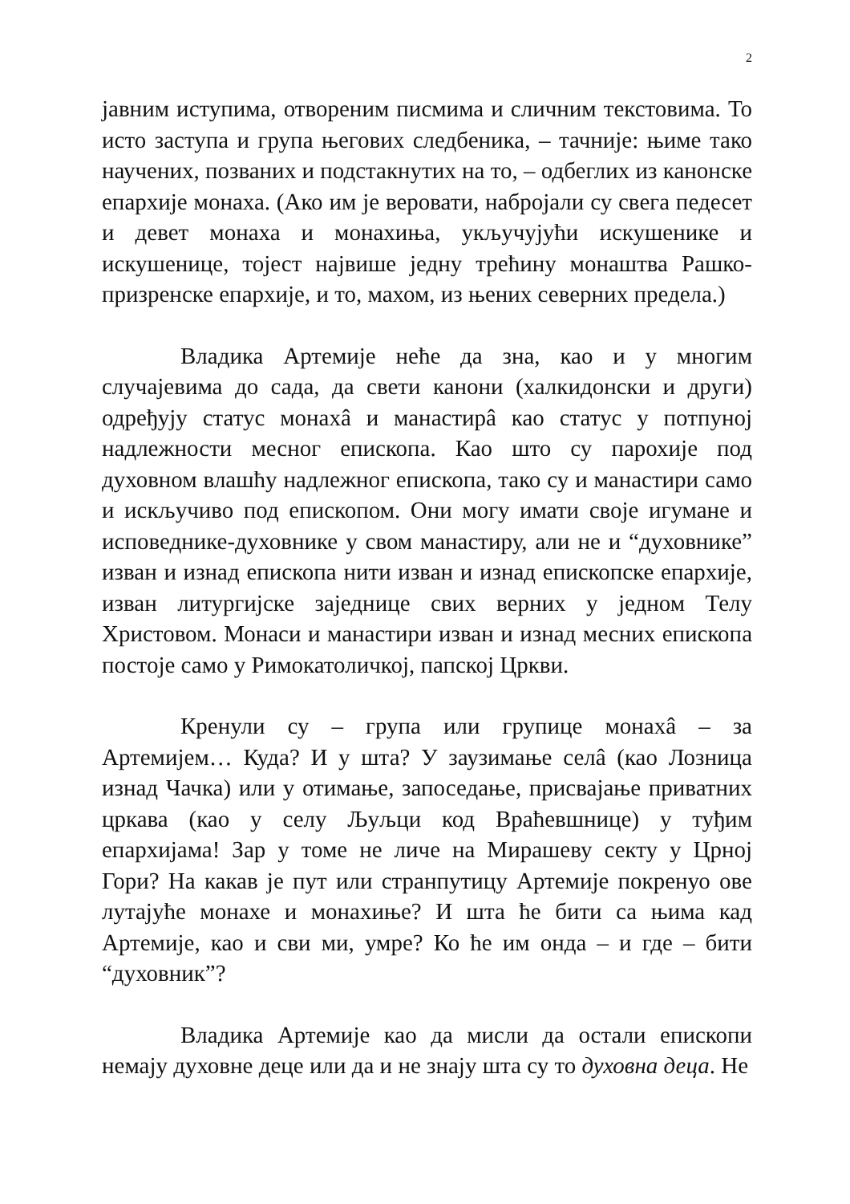2
јавним иступима, отвореним писмима и сличним текстовима. То исто заступа и група његових следбеника, – тачније: њиме тако научених, позваних и подстакнутих на то, – одбеглих из канонске епархије монаха. (Ако им је веровати, набројали су свега педесет и девет монаха и монахиња, укључујући искушенике и искушенице, тојест највише једну трећину монаштва Рашко-призренске епархије, и то, махом, из њених северних предела.)
Владика Артемије неће да зна, као и у многим случајевима до сада, да свети канони (халкидонски и други) одређују статус монахâ и манастирâ као статус у потпуној надлежности месног епископа. Као што су парохије под духовном влашћу надлежног епископа, тако су и манастири само и искључиво под епископом. Они могу имати своје игумане и исповеднике-духовнике у свом манастиру, али не и “духовнике” изван и изнад епископа нити изван и изнад епископске епархије, изван литургијске заједнице свих верних у једном Телу Христовом. Монаси и манастири изван и изнад месних епископа постоје само у Римокатоличкој, папској Цркви.
Кренули су – група или групице монахâ – за Артемијем… Куда? И у шта? У заузимање селâ (као Лозница изнад Чачка) или у отимање, запоседање, присвајање приватних цркава (као у селу Љуљци код Враћевшнице) у туђим епархијама! Зар у томе не личе на Мирашеву секту у Црној Гори? На какав је пут или странпутицу Артемије покренуо ове лутајуће монахе и монахиње? И шта ће бити са њима кад Артемије, као и сви ми, умре? Ко ће им онда – и где – бити “духовник”?
Владика Артемије као да мисли да остали епископи немају духовне деце или да и не знају шта су то духовна деца. Не